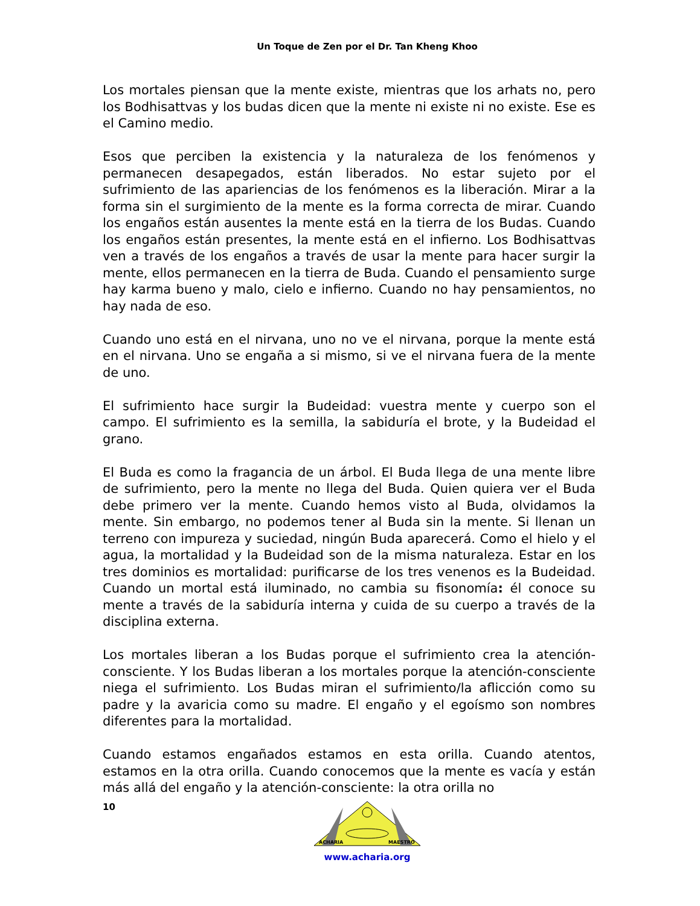Un Toque de Zen por el Dr. Tan Kheng Khoo
Los mortales piensan que la mente existe, mientras que los arhats no, pero los Bodhisattvas y los budas dicen que la mente ni existe ni no existe. Ese es el Camino medio.
Esos que perciben la existencia y la naturaleza de los fenómenos y permanecen desapegados, están liberados. No estar sujeto por el sufrimiento de las apariencias de los fenómenos es la liberación. Mirar a la forma sin el surgimiento de la mente es la forma correcta de mirar. Cuando los engaños están ausentes la mente está en la tierra de los Budas. Cuando los engaños están presentes, la mente está en el infierno. Los Bodhisattvas ven a través de los engaños a través de usar la mente para hacer surgir la mente, ellos permanecen en la tierra de Buda. Cuando el pensamiento surge hay karma bueno y malo, cielo e infierno. Cuando no hay pensamientos, no hay nada de eso.
Cuando uno está en el nirvana, uno no ve el nirvana, porque la mente está en el nirvana. Uno se engaña a si mismo, si ve el nirvana fuera de la mente de uno.
El sufrimiento hace surgir la Budeidad: vuestra mente y cuerpo son el campo. El sufrimiento es la semilla, la sabiduría el brote, y la Budeidad el grano.
El Buda es como la fragancia de un árbol. El Buda llega de una mente libre de sufrimiento, pero la mente no llega del Buda. Quien quiera ver el Buda debe primero ver la mente. Cuando hemos visto al Buda, olvidamos la mente. Sin embargo, no podemos tener al Buda sin la mente. Si llenan un terreno con impureza y suciedad, ningún Buda aparecerá. Como el hielo y el agua, la mortalidad y la Budeidad son de la misma naturaleza. Estar en los tres dominios es mortalidad: purificarse de los tres venenos es la Budeidad. Cuando un mortal está iluminado, no cambia su fisonomía: él conoce su mente a través de la sabiduría interna y cuida de su cuerpo a través de la disciplina externa.
Los mortales liberan a los Budas porque el sufrimiento crea la atención-consciente. Y los Budas liberan a los mortales porque la atención-consciente niega el sufrimiento. Los Budas miran el sufrimiento/la aflicción como su padre y la avaricia como su madre. El engaño y el egoísmo son nombres diferentes para la mortalidad.
Cuando estamos engañados estamos en esta orilla. Cuando atentos, estamos en la otra orilla. Cuando conocemos que la mente es vacía y están más allá del engaño y la atención-consciente: la otra orilla no
10
ACHARIA
MAESTRO
www.acharia.org